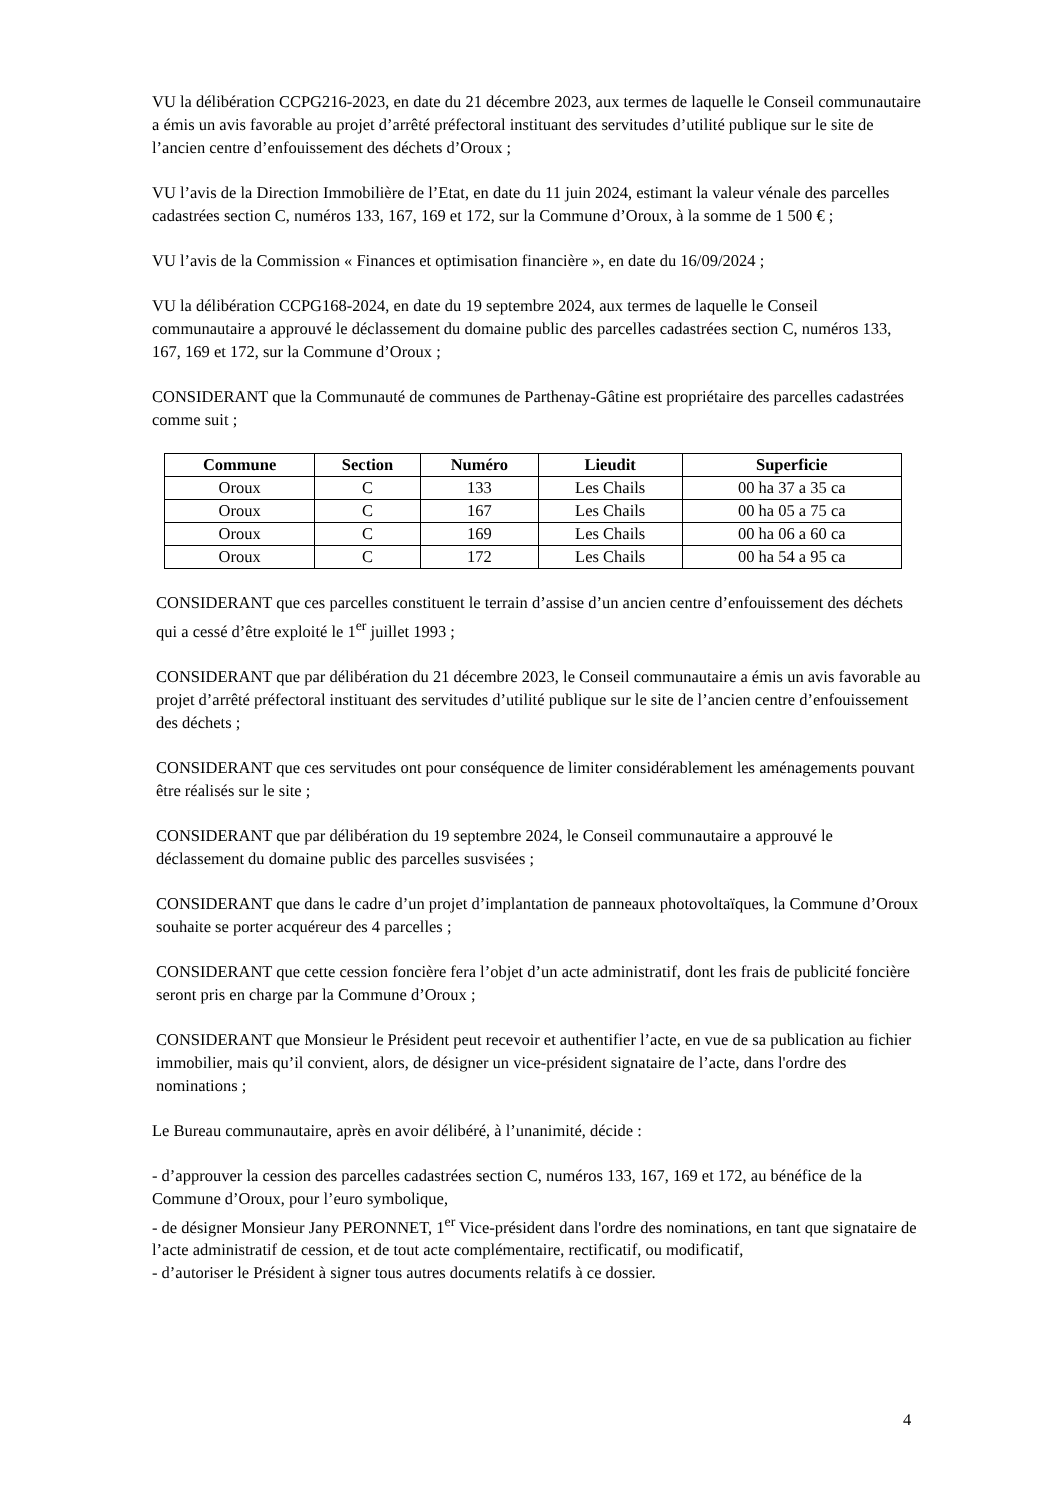VU la délibération CCPG216-2023, en date du 21 décembre 2023, aux termes de laquelle le Conseil communautaire a émis un avis favorable au projet d’arrêté préfectoral instituant des servitudes d’utilité publique sur le site de l’ancien centre d’enfouissement des déchets d’Oroux ;
VU l’avis de la Direction Immobilière de l’Etat, en date du 11 juin 2024, estimant la valeur vénale des parcelles cadastrées section C, numéros 133, 167, 169 et 172, sur la Commune d’Oroux, à la somme de 1 500 € ;
VU l’avis de la Commission « Finances et optimisation financière », en date du 16/09/2024 ;
VU la délibération CCPG168-2024, en date du 19 septembre 2024, aux termes de laquelle le Conseil communautaire a approuvé le déclassement du domaine public des parcelles cadastrées section C, numéros 133, 167, 169 et 172, sur la Commune d’Oroux ;
CONSIDERANT que la Communauté de communes de Parthenay-Gâtine est propriétaire des parcelles cadastrées comme suit ;
| Commune | Section | Numéro | Lieudit | Superficie |
| --- | --- | --- | --- | --- |
| Oroux | C | 133 | Les Chails | 00 ha 37 a 35 ca |
| Oroux | C | 167 | Les Chails | 00 ha 05 a 75 ca |
| Oroux | C | 169 | Les Chails | 00 ha 06 a 60 ca |
| Oroux | C | 172 | Les Chails | 00 ha 54 a 95 ca |
CONSIDERANT que ces parcelles constituent le terrain d’assise d’un ancien centre d’enfouissement des déchets qui a cessé d’être exploité le 1<sup>er</sup> juillet 1993 ;
CONSIDERANT que par délibération du 21 décembre 2023, le Conseil communautaire a émis un avis favorable au projet d’arrêté préfectoral instituant des servitudes d’utilité publique sur le site de l’ancien centre d’enfouissement des déchets ;
CONSIDERANT que ces servitudes ont pour conséquence de limiter considérablement les aménagements pouvant être réalisés sur le site ;
CONSIDERANT que par délibération du 19 septembre 2024, le Conseil communautaire a approuvé le déclassement du domaine public des parcelles susvisées ;
CONSIDERANT que dans le cadre d’un projet d’implantation de panneaux photovoltaïques, la Commune d’Oroux souhaite se porter acquéreur des 4 parcelles ;
CONSIDERANT que cette cession foncière fera l’objet d’un acte administratif, dont les frais de publicité foncière seront pris en charge par la Commune d’Oroux ;
CONSIDERANT que Monsieur le Président peut recevoir et authentifier l’acte, en vue de sa publication au fichier immobilier, mais qu’il convient, alors, de désigner un vice-président signataire de l’acte, dans l'ordre des nominations ;
Le Bureau communautaire, après en avoir délibéré, à l’unanimité, décide :
- d’approuver la cession des parcelles cadastrées section C, numéros 133, 167, 169 et 172, au bénéfice de la Commune d’Oroux, pour l’euro symbolique,
- de désigner Monsieur Jany PERONNET, 1<sup>er</sup> Vice-président dans l'ordre des nominations, en tant que signataire de l’acte administratif de cession, et de tout acte complémentaire, rectificatif, ou modificatif,
- d’autoriser le Président à signer tous autres documents relatifs à ce dossier.
4